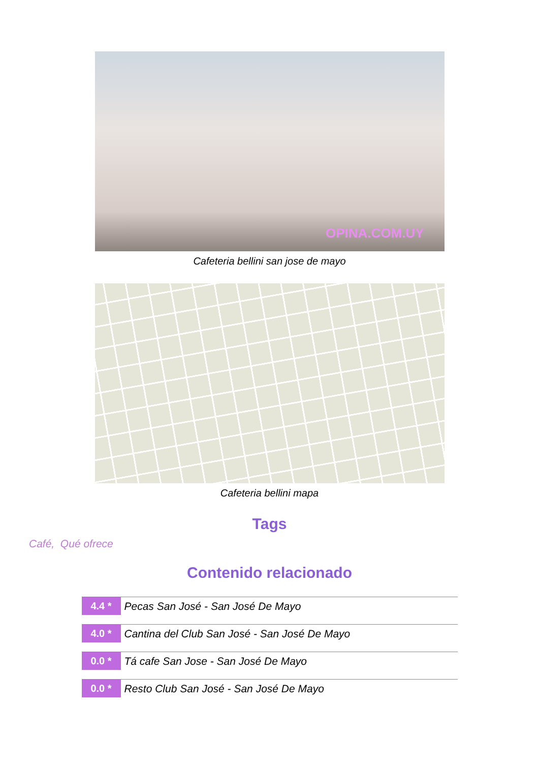OPINA.COM.UY
Cafeteria bellini san jose de mayo
Cafeteria bellini mapa
Tags
Café, Qué ofrece
Contenido relacionado
4.4 * Pecas San José - San José De Mayo
4.0 * Cantina del Club San José - San José De Mayo
0.0 * Tá cafe San Jose - San José De Mayo
0.0 * Resto Club San José - San José De Mayo